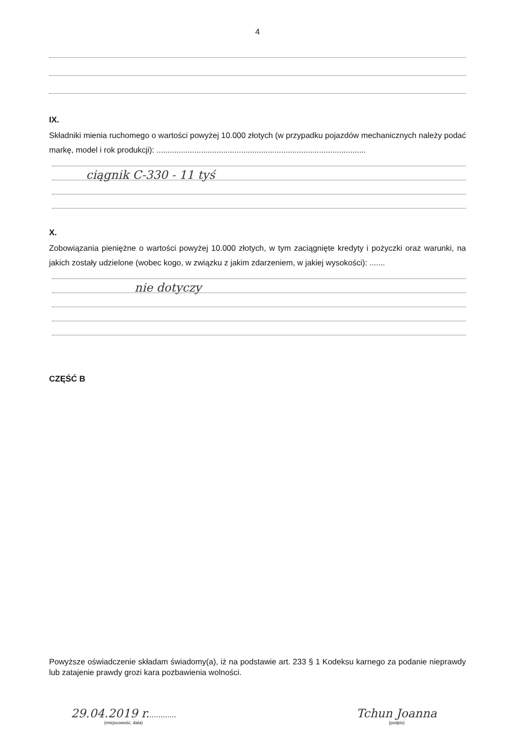4
IX.
Składniki mienia ruchomego o wartości powyżej 10.000 złotych (w przypadku pojazdów mechanicznych należy podać markę, model i rok produkcji): ..............................................................................................
ciągnik C-330 - 11 tyś
X.
Zobowiązania pieniężne o wartości powyżej 10.000 złotych, w tym zaciągnięte kredyty i pożyczki oraz warunki, na jakich zostały udzielone (wobec kogo, w związku z jakim zdarzeniem, w jakiej wysokości): .......
nie dotyczy
CZĘŚĆ B
Powyższe oświadczenie składam świadomy(a), iż na podstawie art. 233 § 1 Kodeksu karnego za podanie nieprawdy lub zatajenie prawdy grozi kara pozbawienia wolności.
29.04.2019 r.............
(miejscowość, data)
Tchun Joanna
(podpis)